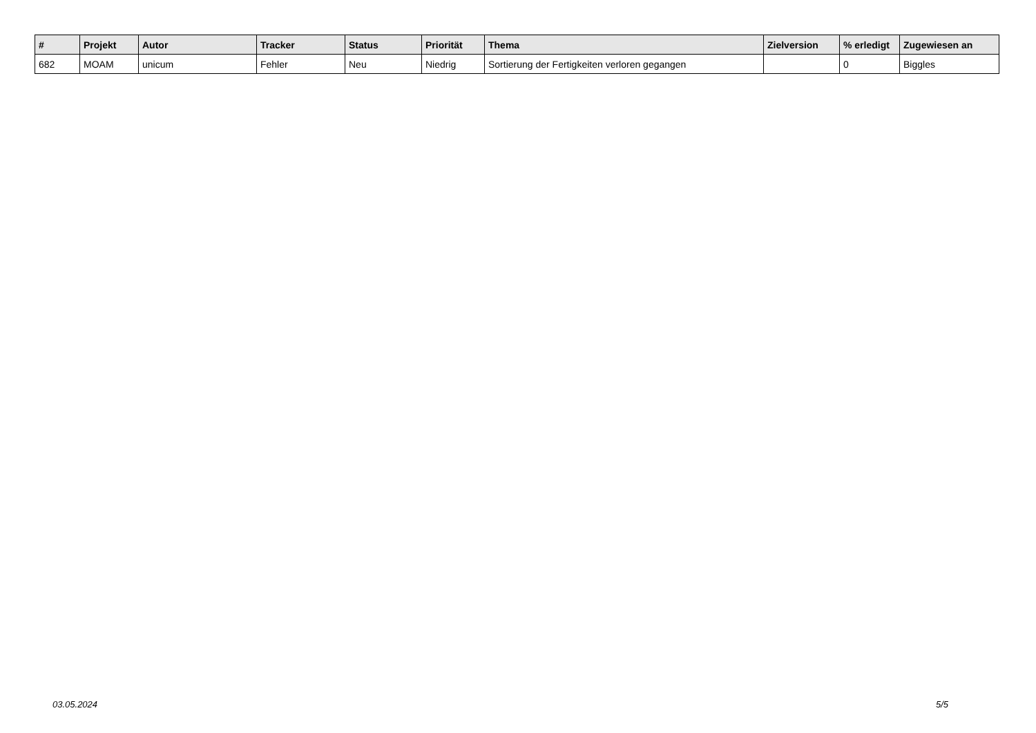| # | Projekt | Autor | Tracker | Status | Priorität | Thema | Zielversion | % erledigt | Zugewiesen an |
| --- | --- | --- | --- | --- | --- | --- | --- | --- | --- |
| 682 | MOAM | unicum | Fehler | Neu | Niedrig | Sortierung der Fertigkeiten verloren gegangen | | 0 | Biggles |
03.05.2024 5/5